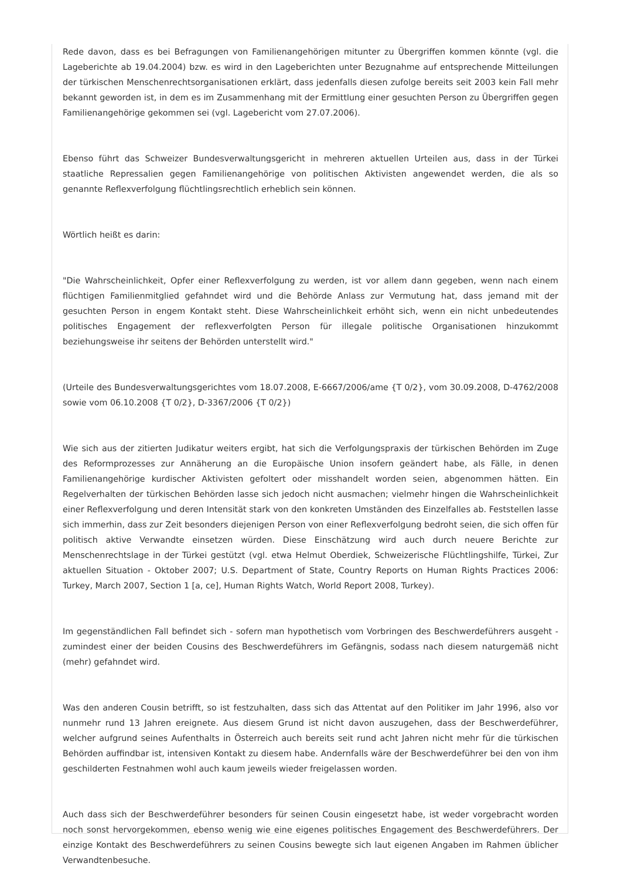Rede davon, dass es bei Befragungen von Familienangehörigen mitunter zu Übergriffen kommen könnte (vgl. die Lageberichte ab 19.04.2004) bzw. es wird in den Lageberichten unter Bezugnahme auf entsprechende Mitteilungen der türkischen Menschenrechtsorganisationen erklärt, dass jedenfalls diesen zufolge bereits seit 2003 kein Fall mehr bekannt geworden ist, in dem es im Zusammenhang mit der Ermittlung einer gesuchten Person zu Übergriffen gegen Familienangehörige gekommen sei (vgl. Lagebericht vom 27.07.2006).
Ebenso führt das Schweizer Bundesverwaltungsgericht in mehreren aktuellen Urteilen aus, dass in der Türkei staatliche Repressalien gegen Familienangehörige von politischen Aktivisten angewendet werden, die als so genannte Reflexverfolgung flüchtlingsrechtlich erheblich sein können.
Wörtlich heißt es darin:
"Die Wahrscheinlichkeit, Opfer einer Reflexverfolgung zu werden, ist vor allem dann gegeben, wenn nach einem flüchtigen Familienmitglied gefahndet wird und die Behörde Anlass zur Vermutung hat, dass jemand mit der gesuchten Person in engem Kontakt steht. Diese Wahrscheinlichkeit erhöht sich, wenn ein nicht unbedeutendes politisches Engagement der reflexverfolgten Person für illegale politische Organisationen hinzukommt beziehungsweise ihr seitens der Behörden unterstellt wird."
(Urteile des Bundesverwaltungsgerichtes vom 18.07.2008, E-6667/2006/ame {T 0/2}, vom 30.09.2008, D-4762/2008 sowie vom 06.10.2008 {T 0/2}, D-3367/2006 {T 0/2})
Wie sich aus der zitierten Judikatur weiters ergibt, hat sich die Verfolgungspraxis der türkischen Behörden im Zuge des Reformprozesses zur Annäherung an die Europäische Union insofern geändert habe, als Fälle, in denen Familienangehörige kurdischer Aktivisten gefoltert oder misshandelt worden seien, abgenommen hätten. Ein Regelverhalten der türkischen Behörden lasse sich jedoch nicht ausmachen; vielmehr hingen die Wahrscheinlichkeit einer Reflexverfolgung und deren Intensität stark von den konkreten Umständen des Einzelfalles ab. Feststellen lasse sich immerhin, dass zur Zeit besonders diejenigen Person von einer Reflexverfolgung bedroht seien, die sich offen für politisch aktive Verwandte einsetzen würden. Diese Einschätzung wird auch durch neuere Berichte zur Menschenrechtslage in der Türkei gestützt (vgl. etwa Helmut Oberdiek, Schweizerische Flüchtlingshilfe, Türkei, Zur aktuellen Situation - Oktober 2007; U.S. Department of State, Country Reports on Human Rights Practices 2006: Turkey, March 2007, Section 1 [a, ce], Human Rights Watch, World Report 2008, Turkey).
Im gegenständlichen Fall befindet sich - sofern man hypothetisch vom Vorbringen des Beschwerdeführers ausgeht - zumindest einer der beiden Cousins des Beschwerdeführers im Gefängnis, sodass nach diesem naturgemäß nicht (mehr) gefahndet wird.
Was den anderen Cousin betrifft, so ist festzuhalten, dass sich das Attentat auf den Politiker im Jahr 1996, also vor nunmehr rund 13 Jahren ereignete. Aus diesem Grund ist nicht davon auszugehen, dass der Beschwerdeführer, welcher aufgrund seines Aufenthalts in Österreich auch bereits seit rund acht Jahren nicht mehr für die türkischen Behörden auffindbar ist, intensiven Kontakt zu diesem habe. Andernfalls wäre der Beschwerdeführer bei den von ihm geschilderten Festnahmen wohl auch kaum jeweils wieder freigelassen worden.
Auch dass sich der Beschwerdeführer besonders für seinen Cousin eingesetzt habe, ist weder vorgebracht worden noch sonst hervorgekommen, ebenso wenig wie eine eigenes politisches Engagement des Beschwerdeführers. Der einzige Kontakt des Beschwerdeführers zu seinen Cousins bewegte sich laut eigenen Angaben im Rahmen üblicher Verwandtenbesuche.